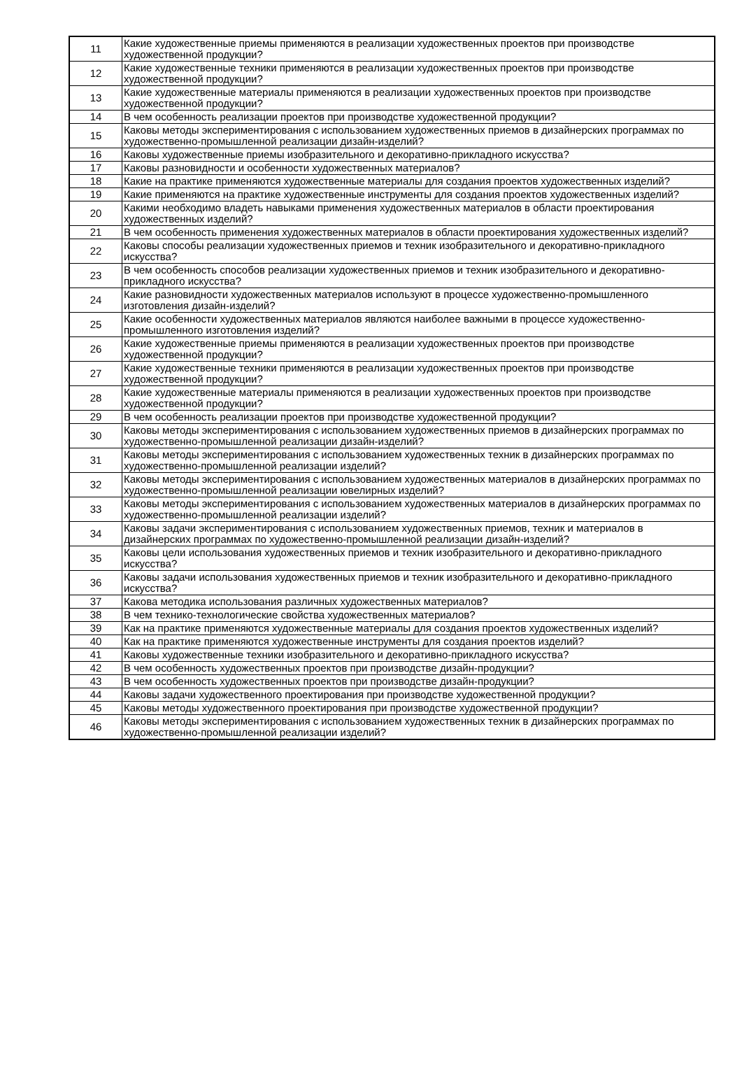| 11 | Какие художественные приемы применяются в реализации художественных проектов при производстве художественной продукции? |
| 12 | Какие художественные техники применяются в реализации художественных проектов при производстве художественной продукции? |
| 13 | Какие художественные материалы применяются в реализации художественных проектов при производстве художественной продукции? |
| 14 | В чем особенность реализации проектов при производстве художественной продукции? |
| 15 | Каковы методы экспериментирования с использованием художественных приемов в дизайнерских программах по художественно-промышленной реализации дизайн-изделий? |
| 16 | Каковы художественные приемы изобразительного и декоративно-прикладного искусства? |
| 17 | Каковы разновидности и особенности художественных материалов? |
| 18 | Какие на практике применяются художественные материалы для создания проектов художественных изделий? |
| 19 | Какие применяются на практике художественные инструменты для создания проектов художественных изделий? |
| 20 | Какими необходимо владеть навыками применения художественных материалов в области проектирования художественных изделий? |
| 21 | В чем особенность применения художественных материалов в области проектирования художественных изделий? |
| 22 | Каковы способы реализации художественных приемов и техник изобразительного и декоративно-прикладного искусства? |
| 23 | В чем особенность способов реализации художественных приемов и техник изобразительного и декоративно-прикладного искусства? |
| 24 | Какие разновидности художественных материалов используют в процессе художественно-промышленного изготовления дизайн-изделий? |
| 25 | Какие особенности художественных материалов являются наиболее важными в процессе художественно-промышленного изготовления изделий? |
| 26 | Какие художественные приемы применяются в реализации художественных проектов при производстве художественной продукции? |
| 27 | Какие художественные техники применяются в реализации художественных проектов при производстве художественной продукции? |
| 28 | Какие художественные материалы применяются в реализации художественных проектов при производстве художественной продукции? |
| 29 | В чем особенность реализации проектов при производстве художественной продукции? |
| 30 | Каковы методы экспериментирования с использованием художественных приемов в дизайнерских программах по художественно-промышленной реализации дизайн-изделий? |
| 31 | Каковы методы экспериментирования с использованием художественных техник в дизайнерских программах по художественно-промышленной реализации изделий? |
| 32 | Каковы методы экспериментирования с использованием художественных материалов в дизайнерских программах по художественно-промышленной реализации ювелирных изделий? |
| 33 | Каковы методы экспериментирования с использованием художественных материалов в дизайнерских программах по художественно-промышленной реализации изделий? |
| 34 | Каковы задачи экспериментирования с использованием художественных приемов, техник и материалов в дизайнерских программах по художественно-промышленной реализации дизайн-изделий? |
| 35 | Каковы цели использования художественных приемов и техник изобразительного и декоративно-прикладного искусства? |
| 36 | Каковы задачи использования художественных приемов и техник изобразительного и декоративно-прикладного искусства? |
| 37 | Какова методика использования различных художественных материалов? |
| 38 | В чем технико-технологические свойства художественных материалов? |
| 39 | Как на практике применяются художественные материалы для создания проектов художественных изделий? |
| 40 | Как на практике применяются художественные инструменты для создания проектов изделий? |
| 41 | Каковы художественные техники изобразительного и декоративно-прикладного искусства? |
| 42 | В чем особенность художественных проектов при производстве дизайн-продукции? |
| 43 | В чем особенность художественных проектов при производстве дизайн-продукции? |
| 44 | Каковы задачи художественного проектирования при производстве художественной продукции? |
| 45 | Каковы методы художественного проектирования при производстве художественной продукции? |
| 46 | Каковы методы экспериментирования с использованием художественных техник в дизайнерских программах по художественно-промышленной реализации изделий? |